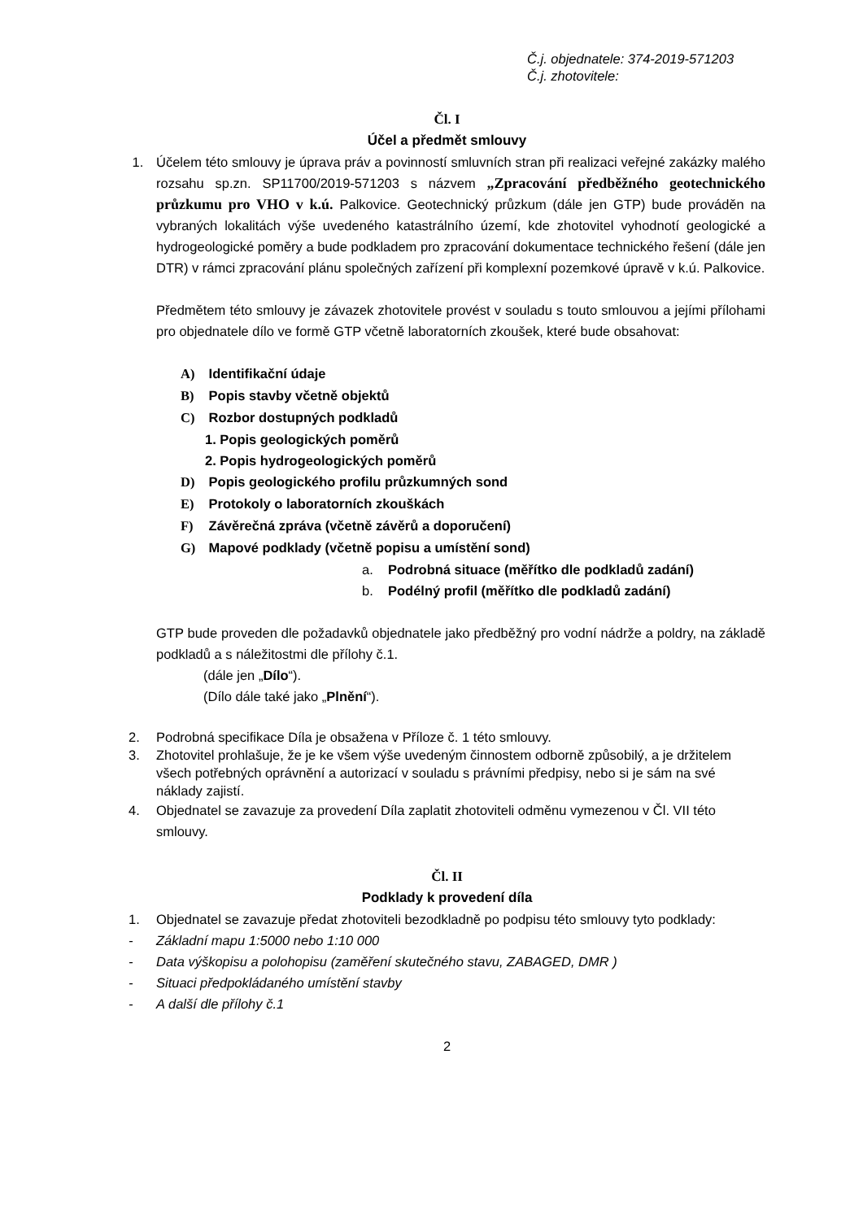Č.j. objednatele: 374-2019-571203
Č.j. zhotovitele:
Čl. I
Účel a předmět smlouvy
1. Účelem této smlouvy je úprava práv a povinností smluvních stran při realizaci veřejné zakázky malého rozsahu sp.zn. SP11700/2019-571203 s názvem „Zpracování předběžného geotechnického průzkumu pro VHO v k.ú. Palkovice. Geotechnický průzkum (dále jen GTP) bude prováděn na vybraných lokalitách výše uvedeného katastrálního území, kde zhotovitel vyhodnotí geologické a hydrogeologické poměry a bude podkladem pro zpracování dokumentace technického řešení (dále jen DTR) v rámci zpracování plánu společných zařízení při komplexní pozemkové úpravě v k.ú. Palkovice.
Předmětem této smlouvy je závazek zhotovitele provést v souladu s touto smlouvou a jejími přílohami pro objednatele dílo ve formě GTP včetně laboratorních zkoušek, které bude obsahovat:
A) Identifikační údaje
B) Popis stavby včetně objektů
C) Rozbor dostupných podkladů
1. Popis geologických poměrů
2. Popis hydrogeologických poměrů
D) Popis geologického profilu průzkumných sond
E) Protokoly o laboratorních zkouškách
F) Závěrečná zpráva (včetně závěrů a doporučení)
G) Mapové podklady (včetně popisu a umístění sond)
a. Podrobná situace (měřítko dle podkladů zadání)
b. Podélný profil (měřítko dle podkladů zadání)
GTP bude proveden dle požadavků objednatele jako předběžný pro vodní nádrže a poldry, na základě podkladů a s náležitostmi dle přílohy č.1.
(dále jen „Dílo“).
(Dílo dále také jako „Plnění“).
2. Podrobná specifikace Díla je obsažena v Příloze č. 1 této smlouvy.
3. Zhotovitel prohlašuje, že je ke všem výše uvedeným činnostem odborně způsobilý, a je držitelem všech potřebných oprávnění a autorizací v souladu s právními předpisy, nebo si je sám na své náklady zajistí.
4. Objednatel se zavazuje za provedení Díla zaplatit zhotoviteli odměnu vymezenou v Čl. VII této smlouvy.
Čl. II
Podklady k provedení díla
1. Objednatel se zavazuje předat zhotoviteli bezodkladně po podpisu této smlouvy tyto podklady:
- Základní mapu 1:5000 nebo 1:10 000
- Data výškopisu a polohopisu (zaměření skutečného stavu, ZABAGED, DMR )
- Situaci předpokládaného umístění stavby
- A další dle přílohy č.1
2